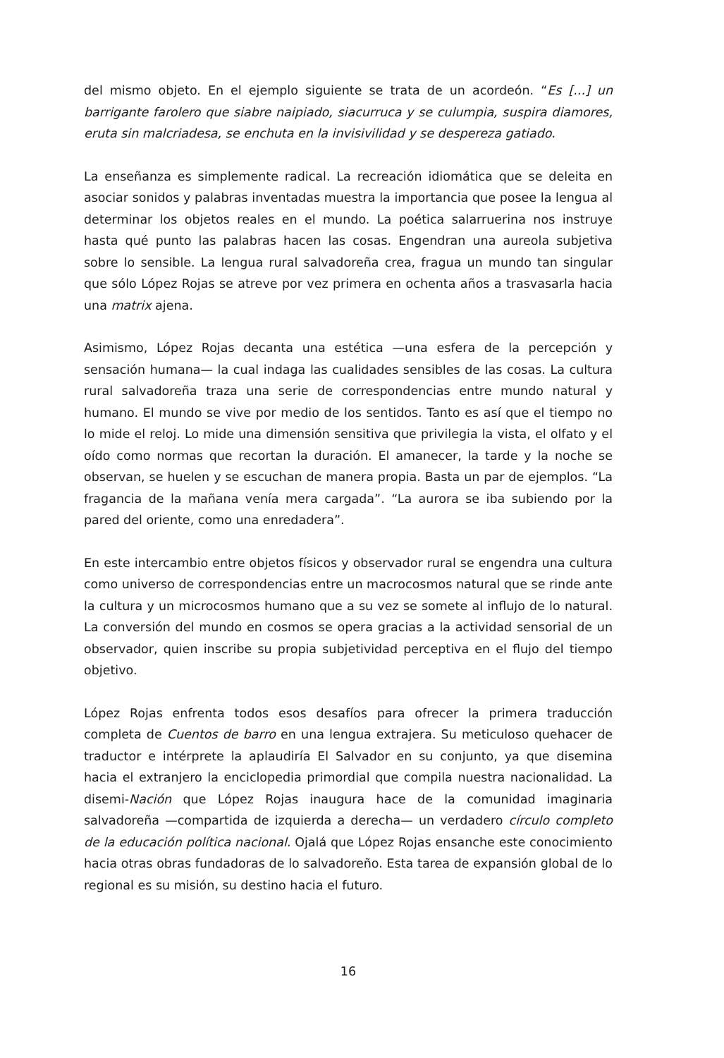del mismo objeto. En el ejemplo siguiente se trata de un acordeón. “Es [...] un barrigante farolero que siabre naipiado, siacurruca y se culumpia, suspira diamores, eruta sin malcriadesa, se enchuta en la invisivilidad y se despereza gatiado.
La enseñanza es simplemente radical. La recreación idiomática que se deleita en asociar sonidos y palabras inventadas muestra la importancia que posee la lengua al determinar los objetos reales en el mundo. La poética salarruerina nos instruye hasta qué punto las palabras hacen las cosas. Engendran una aureola subjetiva sobre lo sensible. La lengua rural salvadoreña crea, fragua un mundo tan singular que sólo López Rojas se atreve por vez primera en ochenta años a trasvasarla hacia una matrix ajena.
Asimismo, López Rojas decanta una estética —una esfera de la percepción y sensación humana— la cual indaga las cualidades sensibles de las cosas. La cultura rural salvadoreña traza una serie de correspondencias entre mundo natural y humano. El mundo se vive por medio de los sentidos. Tanto es así que el tiempo no lo mide el reloj. Lo mide una dimensión sensitiva que privilegia la vista, el olfato y el oído como normas que recortan la duración. El amanecer, la tarde y la noche se observan, se huelen y se escuchan de manera propia. Basta un par de ejemplos. “La fragancia de la mañana venía mera cargada”. “La aurora se iba subiendo por la pared del oriente, como una enredadera”.
En este intercambio entre objetos físicos y observador rural se engendra una cultura como universo de correspondencias entre un macrocosmos natural que se rinde ante la cultura y un microcosmos humano que a su vez se somete al influjo de lo natural. La conversión del mundo en cosmos se opera gracias a la actividad sensorial de un observador, quien inscribe su propia subjetividad perceptiva en el flujo del tiempo objetivo.
López Rojas enfrenta todos esos desafíos para ofrecer la primera traducción completa de Cuentos de barro en una lengua extrajera. Su meticuloso quehacer de traductor e intérprete la aplaudiría El Salvador en su conjunto, ya que disemina hacia el extranjero la enciclopedia primordial que compila nuestra nacionalidad. La disemi-Nación que López Rojas inaugura hace de la comunidad imaginaria salvadoreña —compartida de izquierda a derecha— un verdadero círculo completo de la educación política nacional. Ojalá que López Rojas ensanche este conocimiento hacia otras obras fundadoras de lo salvadoreño. Esta tarea de expansión global de lo regional es su misión, su destino hacia el futuro.
16